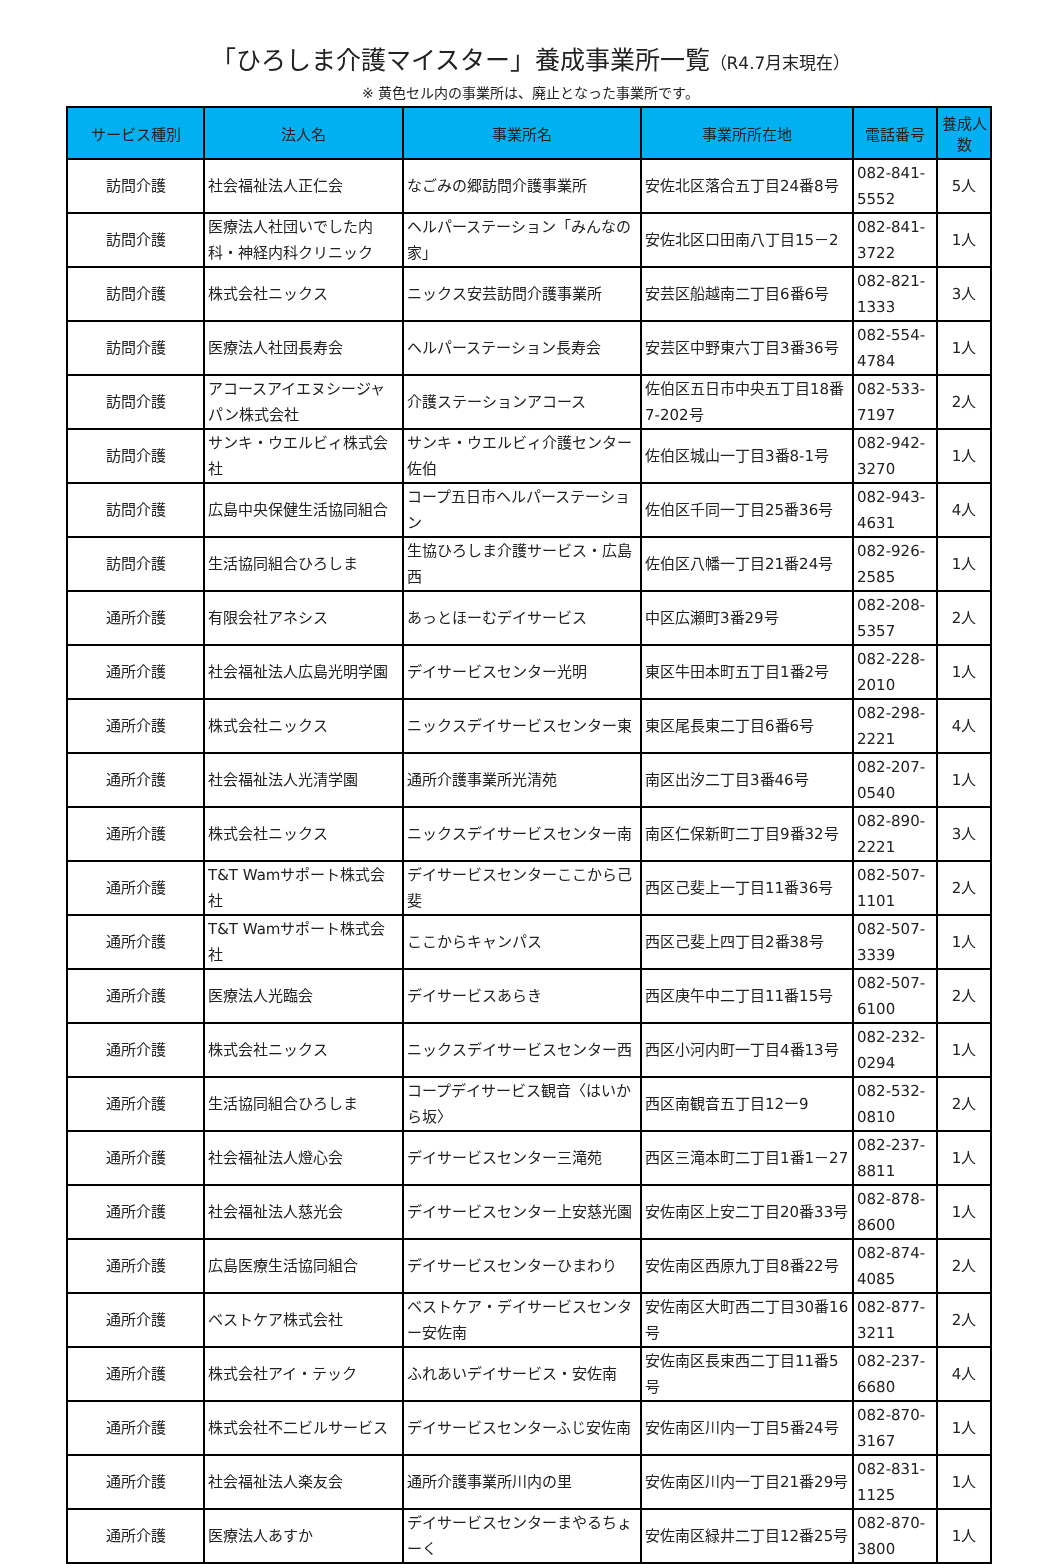「ひろしま介護マイスター」養成事業所一覧（R4.7月末現在）
※ 黄色セル内の事業所は、廃止となった事業所です。
| サービス種別 | 法人名 | 事業所名 | 事業所所在地 | 電話番号 | 養成人数 |
| --- | --- | --- | --- | --- | --- |
| 訪問介護 | 社会福祉法人正仁会 | なごみの郷訪問介護事業所 | 安佐北区落合五丁目24番8号 | 082-841-5552 | 5人 |
| 訪問介護 | 医療法人社団いでした内科・神経内科クリニック | ヘルパーステーション「みんなの家」 | 安佐北区口田南八丁目15－2 | 082-841-3722 | 1人 |
| 訪問介護 | 株式会社ニックス | ニックス安芸訪問介護事業所 | 安芸区船越南二丁目6番6号 | 082-821-1333 | 3人 |
| 訪問介護 | 医療法人社団長寿会 | ヘルパーステーション長寿会 | 安芸区中野東六丁目3番36号 | 082-554-4784 | 1人 |
| 訪問介護 | アコースアイエヌシージャパン株式会社 | 介護ステーションアコース | 佐伯区五日市中央五丁目18番7-202号 | 082-533-7197 | 2人 |
| 訪問介護 | サンキ・ウエルビィ株式会社 | サンキ・ウエルビィ介護センター佐伯 | 佐伯区城山一丁目3番8-1号 | 082-942-3270 | 1人 |
| 訪問介護 | 広島中央保健生活協同組合 | コープ五日市ヘルパーステーション | 佐伯区千同一丁目25番36号 | 082-943-4631 | 4人 |
| 訪問介護 | 生活協同組合ひろしま | 生協ひろしま介護サービス・広島西 | 佐伯区八幡一丁目21番24号 | 082-926-2585 | 1人 |
| 通所介護 | 有限会社アネシス | あっとほーむデイサービス | 中区広瀬町3番29号 | 082-208-5357 | 2人 |
| 通所介護 | 社会福祉法人広島光明学園 | デイサービスセンター光明 | 東区牛田本町五丁目1番2号 | 082-228-2010 | 1人 |
| 通所介護 | 株式会社ニックス | ニックスデイサービスセンター東 | 東区尾長東二丁目6番6号 | 082-298-2221 | 4人 |
| 通所介護 | 社会福祉法人光清学園 | 通所介護事業所光清苑 | 南区出汐二丁目3番46号 | 082-207-0540 | 1人 |
| 通所介護 | 株式会社ニックス | ニックスデイサービスセンター南 | 南区仁保新町二丁目9番32号 | 082-890-2221 | 3人 |
| 通所介護 | T&T Wamサポート株式会社 | デイサービスセンターここから己斐 | 西区己斐上一丁目11番36号 | 082-507-1101 | 2人 |
| 通所介護 | T&T Wamサポート株式会社 | ここからキャンパス | 西区己斐上四丁目2番38号 | 082-507-3339 | 1人 |
| 通所介護 | 医療法人光臨会 | デイサービスあらき | 西区庚午中二丁目11番15号 | 082-507-6100 | 2人 |
| 通所介護 | 株式会社ニックス | ニックスデイサービスセンター西 | 西区小河内町一丁目4番13号 | 082-232-0294 | 1人 |
| 通所介護 | 生活協同組合ひろしま | コープデイサービス観音〈はいから坂〉 | 西区南観音五丁目12ー9 | 082-532-0810 | 2人 |
| 通所介護 | 社会福祉法人燈心会 | デイサービスセンター三滝苑 | 西区三滝本町二丁目1番1－27 | 082-237-8811 | 1人 |
| 通所介護 | 社会福祉法人慈光会 | デイサービスセンター上安慈光園 | 安佐南区上安二丁目20番33号 | 082-878-8600 | 1人 |
| 通所介護 | 広島医療生活協同組合 | デイサービスセンターひまわり | 安佐南区西原九丁目8番22号 | 082-874-4085 | 2人 |
| 通所介護 | ベストケア株式会社 | ベストケア・デイサービスセンター安佐南 | 安佐南区大町西二丁目30番16号 | 082-877-3211 | 2人 |
| 通所介護 | 株式会社アイ・テック | ふれあいデイサービス・安佐南 | 安佐南区長束西二丁目11番5号 | 082-237-6680 | 4人 |
| 通所介護 | 株式会社不二ビルサービス | デイサービスセンターふじ安佐南 | 安佐南区川内一丁目5番24号 | 082-870-3167 | 1人 |
| 通所介護 | 社会福祉法人楽友会 | 通所介護事業所川内の里 | 安佐南区川内一丁目21番29号 | 082-831-1125 | 1人 |
| 通所介護 | 医療法人あすか | デイサービスセンターまやるちょーく | 安佐南区緑井二丁目12番25号 | 082-870-3800 | 1人 |